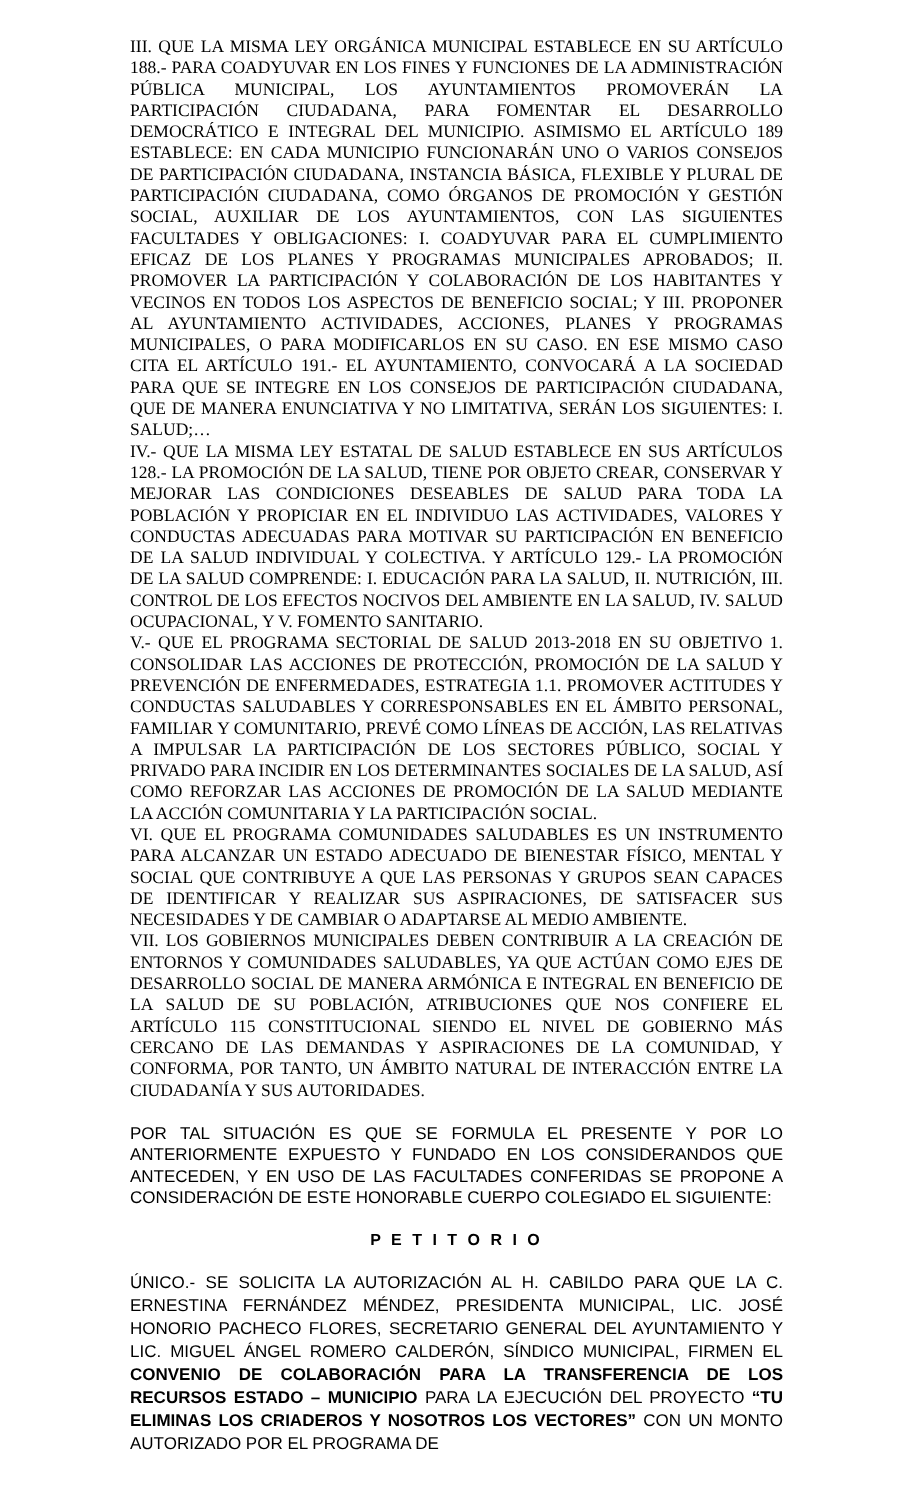III. QUE LA MISMA LEY ORGÁNICA MUNICIPAL ESTABLECE EN SU ARTÍCULO 188.- PARA COADYUVAR EN LOS FINES Y FUNCIONES DE LA ADMINISTRACIÓN PÚBLICA MUNICIPAL, LOS AYUNTAMIENTOS PROMOVERÁN LA PARTICIPACIÓN CIUDADANA, PARA FOMENTAR EL DESARROLLO DEMOCRÁTICO E INTEGRAL DEL MUNICIPIO. ASIMISMO EL ARTÍCULO 189 ESTABLECE: EN CADA MUNICIPIO FUNCIONARÁN UNO O VARIOS CONSEJOS DE PARTICIPACIÓN CIUDADANA, INSTANCIA BÁSICA, FLEXIBLE Y PLURAL DE PARTICIPACIÓN CIUDADANA, COMO ÓRGANOS DE PROMOCIÓN Y GESTIÓN SOCIAL, AUXILIAR DE LOS AYUNTAMIENTOS, CON LAS SIGUIENTES FACULTADES Y OBLIGACIONES: I. COADYUVAR PARA EL CUMPLIMIENTO EFICAZ DE LOS PLANES Y PROGRAMAS MUNICIPALES APROBADOS; II. PROMOVER LA PARTICIPACIÓN Y COLABORACIÓN DE LOS HABITANTES Y VECINOS EN TODOS LOS ASPECTOS DE BENEFICIO SOCIAL; Y III. PROPONER AL AYUNTAMIENTO ACTIVIDADES, ACCIONES, PLANES Y PROGRAMAS MUNICIPALES, O PARA MODIFICARLOS EN SU CASO. EN ESE MISMO CASO CITA EL ARTÍCULO 191.- EL AYUNTAMIENTO, CONVOCARÁ A LA SOCIEDAD PARA QUE SE INTEGRE EN LOS CONSEJOS DE PARTICIPACIÓN CIUDADANA, QUE DE MANERA ENUNCIATIVA Y NO LIMITATIVA, SERÁN LOS SIGUIENTES: I. SALUD;…
IV.- QUE LA MISMA LEY ESTATAL DE SALUD ESTABLECE EN SUS ARTÍCULOS 128.- LA PROMOCIÓN DE LA SALUD, TIENE POR OBJETO CREAR, CONSERVAR Y MEJORAR LAS CONDICIONES DESEABLES DE SALUD PARA TODA LA POBLACIÓN Y PROPICIAR EN EL INDIVIDUO LAS ACTIVIDADES, VALORES Y CONDUCTAS ADECUADAS PARA MOTIVAR SU PARTICIPACIÓN EN BENEFICIO DE LA SALUD INDIVIDUAL Y COLECTIVA. Y ARTÍCULO 129.- LA PROMOCIÓN DE LA SALUD COMPRENDE: I. EDUCACIÓN PARA LA SALUD, II. NUTRICIÓN, III. CONTROL DE LOS EFECTOS NOCIVOS DEL AMBIENTE EN LA SALUD, IV. SALUD OCUPACIONAL, Y V. FOMENTO SANITARIO.
V.- QUE EL PROGRAMA SECTORIAL DE SALUD 2013-2018 EN SU OBJETIVO 1. CONSOLIDAR LAS ACCIONES DE PROTECCIÓN, PROMOCIÓN DE LA SALUD Y PREVENCIÓN DE ENFERMEDADES, ESTRATEGIA 1.1. PROMOVER ACTITUDES Y CONDUCTAS SALUDABLES Y CORRESPONSABLES EN EL ÁMBITO PERSONAL, FAMILIAR Y COMUNITARIO, PREVÉ COMO LÍNEAS DE ACCIÓN, LAS RELATIVAS A IMPULSAR LA PARTICIPACIÓN DE LOS SECTORES PÚBLICO, SOCIAL Y PRIVADO PARA INCIDIR EN LOS DETERMINANTES SOCIALES DE LA SALUD, ASÍ COMO REFORZAR LAS ACCIONES DE PROMOCIÓN DE LA SALUD MEDIANTE LA ACCIÓN COMUNITARIA Y LA PARTICIPACIÓN SOCIAL.
VI. QUE EL PROGRAMA COMUNIDADES SALUDABLES ES UN INSTRUMENTO PARA ALCANZAR UN ESTADO ADECUADO DE BIENESTAR FÍSICO, MENTAL Y SOCIAL QUE CONTRIBUYE A QUE LAS PERSONAS Y GRUPOS SEAN CAPACES DE IDENTIFICAR Y REALIZAR SUS ASPIRACIONES, DE SATISFACER SUS NECESIDADES Y DE CAMBIAR O ADAPTARSE AL MEDIO AMBIENTE.
VII. LOS GOBIERNOS MUNICIPALES DEBEN CONTRIBUIR A LA CREACIÓN DE ENTORNOS Y COMUNIDADES SALUDABLES, YA QUE ACTÚAN COMO EJES DE DESARROLLO SOCIAL DE MANERA ARMÓNICA E INTEGRAL EN BENEFICIO DE LA SALUD DE SU POBLACIÓN, ATRIBUCIONES QUE NOS CONFIERE EL ARTÍCULO 115 CONSTITUCIONAL SIENDO EL NIVEL DE GOBIERNO MÁS CERCANO DE LAS DEMANDAS Y ASPIRACIONES DE LA COMUNIDAD, Y CONFORMA, POR TANTO, UN ÁMBITO NATURAL DE INTERACCIÓN ENTRE LA CIUDADANÍA Y SUS AUTORIDADES.
POR TAL SITUACIÓN ES QUE SE FORMULA EL PRESENTE Y POR LO ANTERIORMENTE EXPUESTO Y FUNDADO EN LOS CONSIDERANDOS QUE ANTECEDEN, Y EN USO DE LAS FACULTADES CONFERIDAS SE PROPONE A CONSIDERACIÓN DE ESTE HONORABLE CUERPO COLEGIADO EL SIGUIENTE:
P E T I T O R I O
ÚNICO.- SE SOLICITA LA AUTORIZACIÓN AL H. CABILDO PARA QUE LA C. ERNESTINA FERNÁNDEZ MÉNDEZ, PRESIDENTA MUNICIPAL, LIC. JOSÉ HONORIO PACHECO FLORES, SECRETARIO GENERAL DEL AYUNTAMIENTO Y LIC. MIGUEL ÁNGEL ROMERO CALDERÓN, SÍNDICO MUNICIPAL, FIRMEN EL CONVENIO DE COLABORACIÓN PARA LA TRANSFERENCIA DE LOS RECURSOS ESTADO – MUNICIPIO PARA LA EJECUCIÓN DEL PROYECTO “TU ELIMINAS LOS CRIADEROS Y NOSOTROS LOS VECTORES” CON UN MONTO AUTORIZADO POR EL PROGRAMA DE